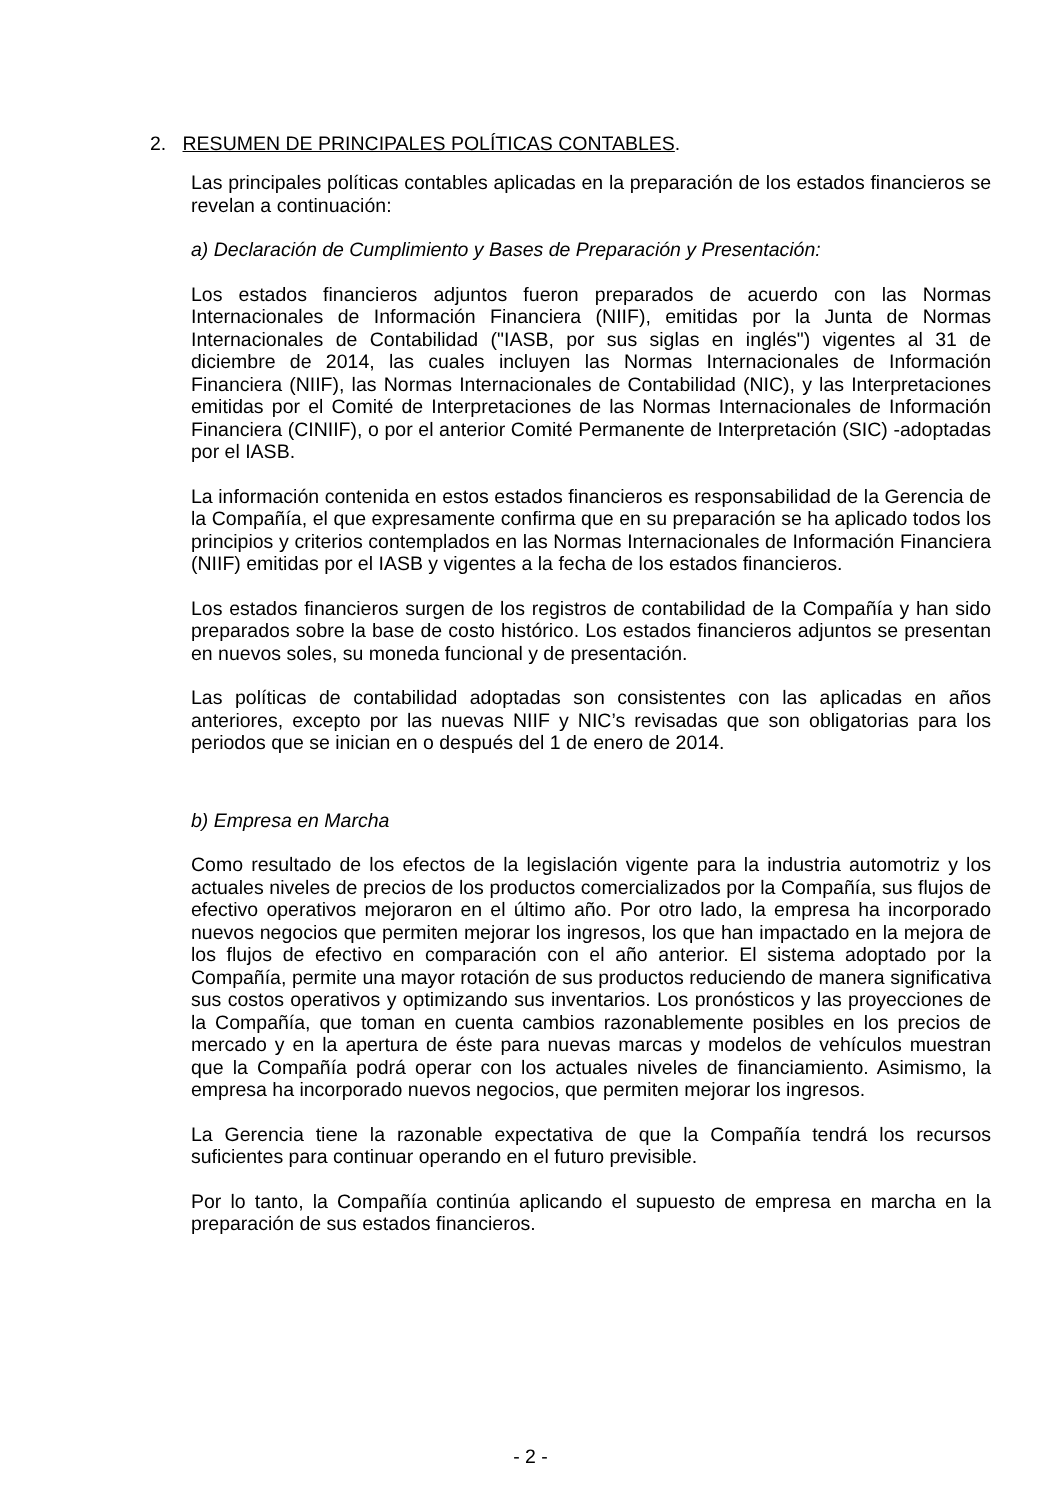2. RESUMEN DE PRINCIPALES POLÍTICAS CONTABLES.
Las principales políticas contables aplicadas en la preparación de los estados financieros se revelan a continuación:
a) Declaración de Cumplimiento y Bases de Preparación y Presentación:
Los estados financieros adjuntos fueron preparados de acuerdo con las Normas Internacionales de Información Financiera (NIIF), emitidas por la Junta de Normas Internacionales de Contabilidad ("IASB, por sus siglas en inglés") vigentes al 31 de diciembre de 2014, las cuales incluyen las Normas Internacionales de Información Financiera (NIIF), las Normas Internacionales de Contabilidad (NIC), y las Interpretaciones emitidas por el Comité de Interpretaciones de las Normas Internacionales de Información Financiera (CINIIF), o por el anterior Comité Permanente de Interpretación (SIC) -adoptadas por el IASB.
La información contenida en estos estados financieros es responsabilidad de la Gerencia de la Compañía, el que expresamente confirma que en su preparación se ha aplicado todos los principios y criterios contemplados en las Normas Internacionales de Información Financiera (NIIF) emitidas por el IASB y vigentes a la fecha de los estados financieros.
Los estados financieros surgen de los registros de contabilidad de la Compañía y han sido preparados sobre la base de costo histórico. Los estados financieros adjuntos se presentan en nuevos soles, su moneda funcional y de presentación.
Las políticas de contabilidad adoptadas son consistentes con las aplicadas en años anteriores, excepto por las nuevas NIIF y NIC’s revisadas que son obligatorias para los periodos que se inician en o después del 1 de enero de 2014.
b) Empresa en Marcha
Como resultado de los efectos de la legislación vigente para la industria automotriz y los actuales niveles de precios de los productos comercializados por la Compañía, sus flujos de efectivo operativos mejoraron en el último año. Por otro lado, la empresa ha incorporado nuevos negocios que permiten mejorar los ingresos, los que han impactado en la mejora de los flujos de efectivo en comparación con el año anterior. El sistema adoptado por la Compañía, permite una mayor rotación de sus productos reduciendo de manera significativa sus costos operativos y optimizando sus inventarios. Los pronósticos y las proyecciones de la Compañía, que toman en cuenta cambios razonablemente posibles en los precios de mercado y en la apertura de éste para nuevas marcas y modelos de vehículos muestran que la Compañía podrá operar con los actuales niveles de financiamiento. Asimismo, la empresa ha incorporado nuevos negocios, que permiten mejorar los ingresos.
La Gerencia tiene la razonable expectativa de que la Compañía tendrá los recursos suficientes para continuar operando en el futuro previsible.
Por lo tanto, la Compañía continúa aplicando el supuesto de empresa en marcha en la preparación de sus estados financieros.
- 2 -